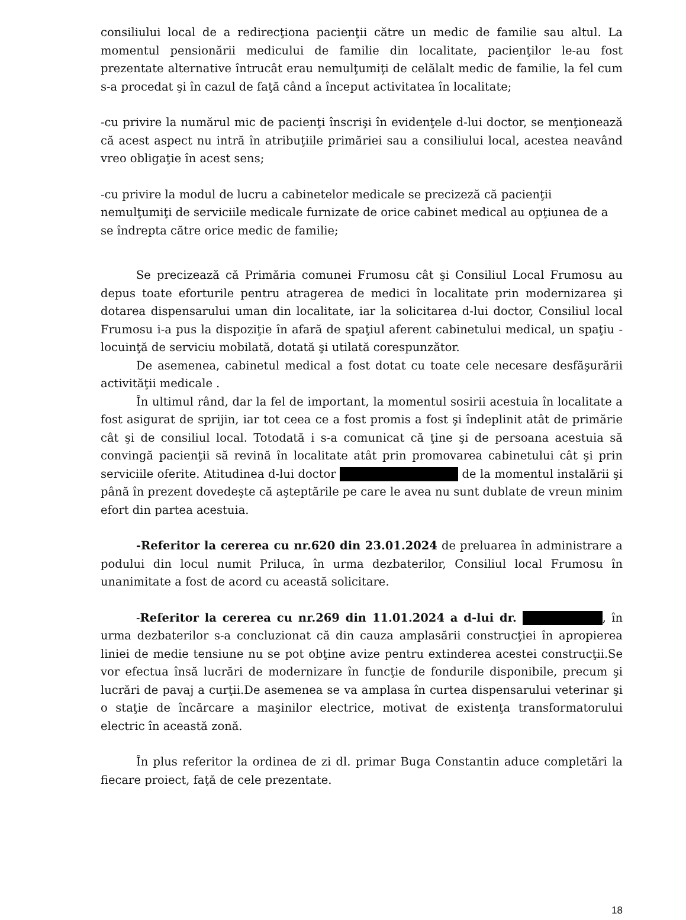consiliului local de a redirecţiona pacienţii către un medic de familie sau altul. La momentul pensionării medicului de familie din localitate, pacienţilor le-au fost prezentate alternative întrucât erau nemulţumiţi de celălalt medic de familie, la fel cum s-a procedat şi în cazul de faţă când a început activitatea în localitate;
-cu privire la numărul mic de pacienţi înscrişi în evidenţele d-lui doctor, se menţionează că acest aspect nu intră în atribuţiile primăriei sau a consiliului local, acestea neavând vreo obligaţie în acest sens;
-cu privire la modul de lucru a cabinetelor medicale se precizeză că pacienţii nemulţumiţi de serviciile medicale furnizate de orice cabinet medical au opţiunea de a se îndrepta către orice medic de familie;
Se precizează că Primăria comunei Frumosu cât şi Consiliul Local Frumosu au depus toate eforturile pentru atragerea de medici în localitate prin modernizarea şi dotarea dispensarului uman din localitate, iar la solicitarea d-lui doctor, Consiliul local Frumosu i-a pus la dispoziţie în afară de spaţiul aferent cabinetului medical, un spaţiu - locuinţă de serviciu mobilată, dotată şi utilată corespunzător.
De asemenea, cabinetul medical a fost dotat cu toate cele necesare desfăşurării activităţii medicale .
În ultimul rând, dar la fel de important, la momentul sosirii acestuia în localitate a fost asigurat de sprijin, iar tot ceea ce a fost promis a fost şi îndeplinit atât de primărie cât şi de consiliul local. Totodată i s-a comunicat că ţine şi de persoana acestuia să convingă pacienţii să revină în localitate atât prin promovarea cabinetului cât şi prin serviciile oferite. Atitudinea d-lui doctor de la momentul instalării şi până în prezent dovedeşte că aşteptările pe care le avea nu sunt dublate de vreun minim efort din partea acestuia.
-Referitor la cererea cu nr.620 din 23.01.2024 de preluarea în administrare a podului din locul numit Priluca, în urma dezbaterilor, Consiliul local Frumosu în unanimitate a fost de acord cu această solicitare.
-Referitor la cererea cu nr.269 din 11.01.2024 a d-lui dr. , în urma dezbaterilor s-a concluzionat că din cauza amplasării construcţiei în apropierea liniei de medie tensiune nu se pot obţine avize pentru extinderea acestei construcţii.Se vor efectua însă lucrări de modernizare în funcţie de fondurile disponibile, precum şi lucrări de pavaj a curţii.De asemenea se va amplasa în curtea dispensarului veterinar şi o staţie de încărcare a maşinilor electrice, motivat de existenţa transformatorului electric în această zonă.
În plus referitor la ordinea de zi dl. primar Buga Constantin aduce completări la fiecare proiect, faţă de cele prezentate.
18